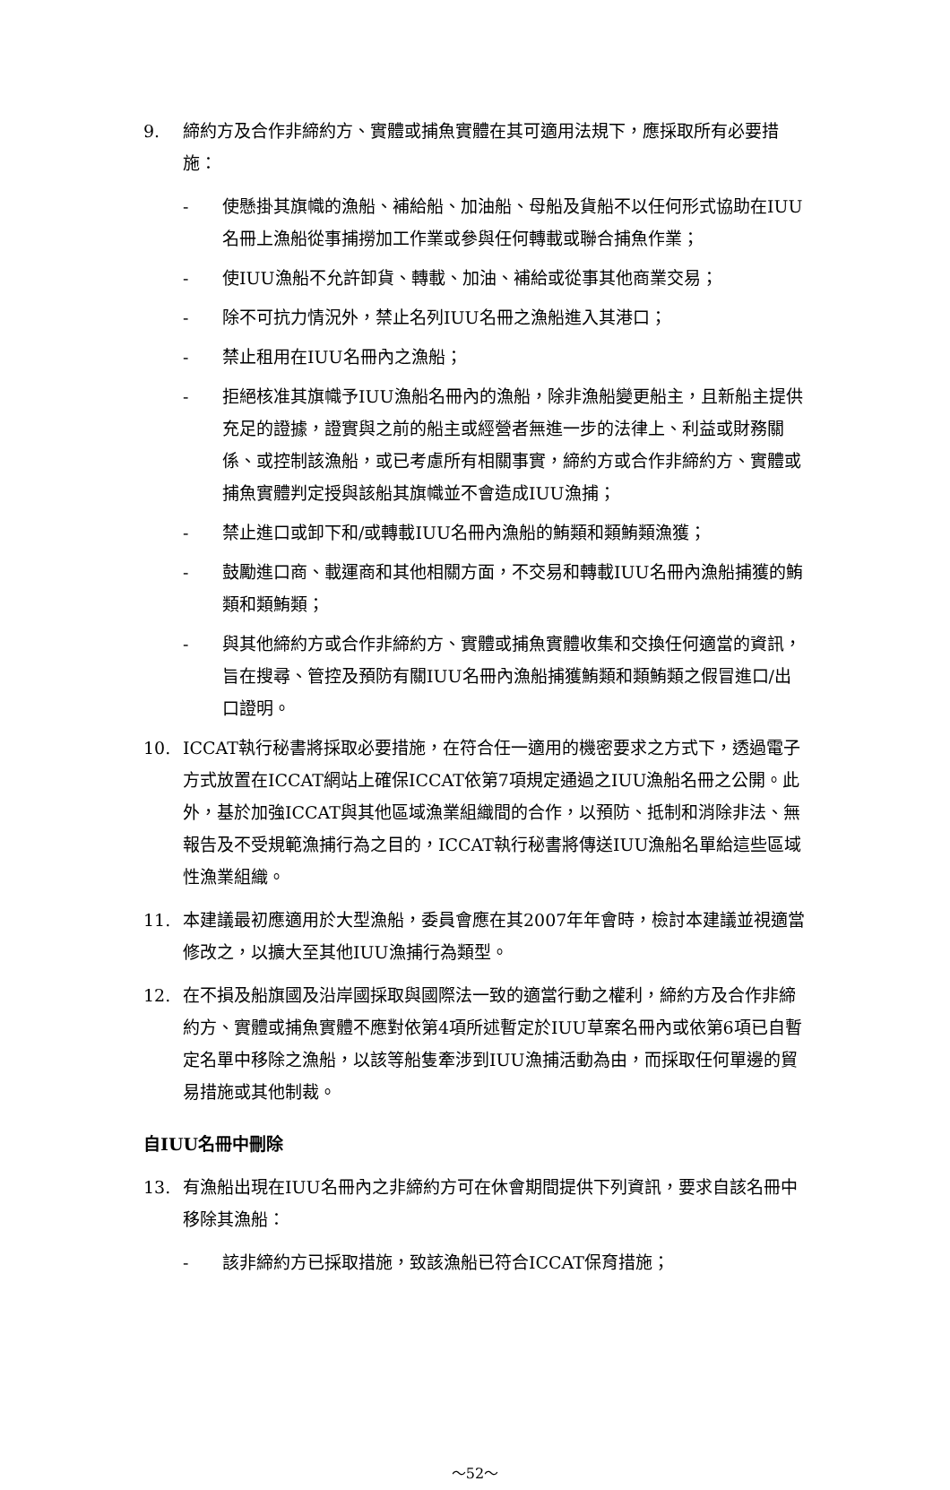9. 締約方及合作非締約方、實體或捕魚實體在其可適用法規下，應採取所有必要措施：
- 使懸掛其旗幟的漁船、補給船、加油船、母船及貨船不以任何形式協助在IUU名冊上漁船從事捕撈加工作業或參與任何轉載或聯合捕魚作業；
- 使IUU漁船不允許卸貨、轉載、加油、補給或從事其他商業交易；
- 除不可抗力情況外，禁止名列IUU名冊之漁船進入其港口；
- 禁止租用在IUU名冊內之漁船；
- 拒絕核准其旗幟予IUU漁船名冊內的漁船，除非漁船變更船主，且新船主提供充足的證據，證實與之前的船主或經營者無進一步的法律上、利益或財務關係、或控制該漁船，或已考慮所有相關事實，締約方或合作非締約方、實體或捕魚實體判定授與該船其旗幟並不會造成IUU漁捕；
- 禁止進口或卸下和/或轉載IUU名冊內漁船的鮪類和類鮪類漁獲；
- 鼓勵進口商、載運商和其他相關方面，不交易和轉載IUU名冊內漁船捕獲的鮪類和類鮪類；
- 與其他締約方或合作非締約方、實體或捕魚實體收集和交換任何適當的資訊，旨在搜尋、管控及預防有關IUU名冊內漁船捕獲鮪類和類鮪類之假冒進口/出口證明。
10. ICCAT執行秘書將採取必要措施，在符合任一適用的機密要求之方式下，透過電子方式放置在ICCAT網站上確保ICCAT依第7項規定通過之IUU漁船名冊之公開。此外，基於加強ICCAT與其他區域漁業組織間的合作，以預防、抵制和消除非法、無報告及不受規範漁捕行為之目的，ICCAT執行秘書將傳送IUU漁船名單給這些區域性漁業組織。
11. 本建議最初應適用於大型漁船，委員會應在其2007年年會時，檢討本建議並視適當修改之，以擴大至其他IUU漁捕行為類型。
12. 在不損及船旗國及沿岸國採取與國際法一致的適當行動之權利，締約方及合作非締約方、實體或捕魚實體不應對依第4項所述暫定於IUU草案名冊內或依第6項已自暫定名單中移除之漁船，以該等船隻牽涉到IUU漁捕活動為由，而採取任何單邊的貿易措施或其他制裁。
自IUU名冊中刪除
13. 有漁船出現在IUU名冊內之非締約方可在休會期間提供下列資訊，要求自該名冊中移除其漁船：
- 該非締約方已採取措施，致該漁船已符合ICCAT保育措施；
～52～